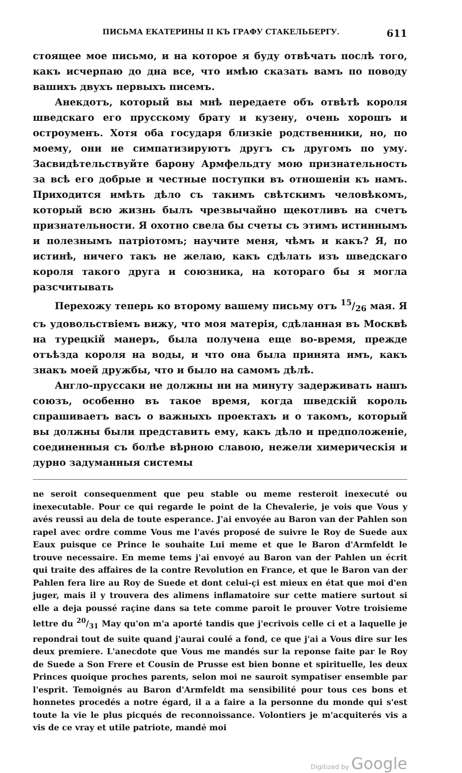ПИСЬМА ЕКАТЕРИНЫ II КЪ ГРАФУ СТАКЕЛЬБЕРГУ. 611
стоящее мое письмо, и на которое я буду отвѣчать послѣ того, какъ исчерпаю до дна все, что имѣю сказать вамъ по поводу вашихъ двухъ первыхъ писемъ.
Анекдотъ, который вы мнѣ передаете объ отвѣтѣ короля шведскаго его прусскому брату и кузену, очень хорошъ и остроуменъ. Хотя оба государя близкіе родственники, но, по моему, они не симпатизируютъ другъ съ другомъ по уму. Засвидѣтельствуйте барону Армфельдту мою признательность за всѣ его добрые и честные поступки въ отношеніи къ намъ. Приходится имѣть дѣло съ такимъ свѣтскимъ человѣкомъ, который всю жизнь былъ чрезвычайно щекотливъ на счетъ признательности. Я охотно свела бы счеты съ этимъ истиннымъ и полезнымъ патріотомъ; научите меня, чѣмъ и какъ? Я, по истинѣ, ничего такъ не желаю, какъ сдѣлать изъ шведскаго короля такого друга и союзника, на котораго бы я могла разсчитывать
Перехожу теперь ко второму вашему письму отъ 15/26 мая. Я съ удовольствіемъ вижу, что моя матерія, сдѣланная въ Москвѣ на турецкій манеръ, была получена еще во-время, прежде отъѣзда короля на воды, и что она была принята имъ, какъ знакъ моей дружбы, что и было на самомъ дѣлѣ.
Англо-пруссаки не должны ни на минуту задерживать нашъ союзъ, особенно въ такое время, когда шведскій король спрашиваетъ васъ о важныхъ проектахъ и о такомъ, который вы должны были представить ему, какъ дѣло и предположеніе, соединенныя съ болѣе вѣрною славою, нежели химерическія и дурно задуманныя системы
ne seroit consequenment que peu stable ou meme resteroit inexecuté ou inexecutable. Pour ce qui regarde le point de la Chevalerie, je vois que Vous y avés reussi au dela de toute esperance. J'ai envoyée au Baron van der Pahlen son rapel avec ordre comme Vous me l'avés proposé de suivre le Roy de Suede aux Eaux puisque ce Prince le souhaite Lui meme et que le Baron d'Armfeldt le trouve necessaire. En meme tems j'ai envoyé au Baron van der Pahlen un écrit qui traite des affaires de la contre Revolution en France, et que le Baron van der Pahlen fera lire au Roy de Suede et dont celui-çi est mieux en état que moi d'en juger, mais il y trouvera des alimens inflamatoire sur cette matiere surtout si elle a deja poussé raçine dans sa tete comme paroit le prouver Votre troisieme lettre du 20/31 May qu'on m'a aporté tandis que j'ecrivois celle ci et a laquelle je repondrai tout de suite quand j'aurai coulé a fond, ce que j'ai a Vous dire sur les deux premiere. L'anecdote que Vous me mandés sur la reponse faite par le Roy de Suede a Son Frere et Cousin de Prusse est bien bonne et spirituelle, les deux Princes quoique proches parents, selon moi ne sauroit sympatiser ensemble par l'esprit. Temoignés au Baron d'Armfeldt ma sensibilité pour tous ces bons et honnetes procedés a notre égard, il a a faire a la personne du monde qui s'est toute la vie le plus picqués de reconnoissance. Volontiers je m'acquiterés vis a vis de ce vray et utile patriote, mandé moi
Digitized by Google